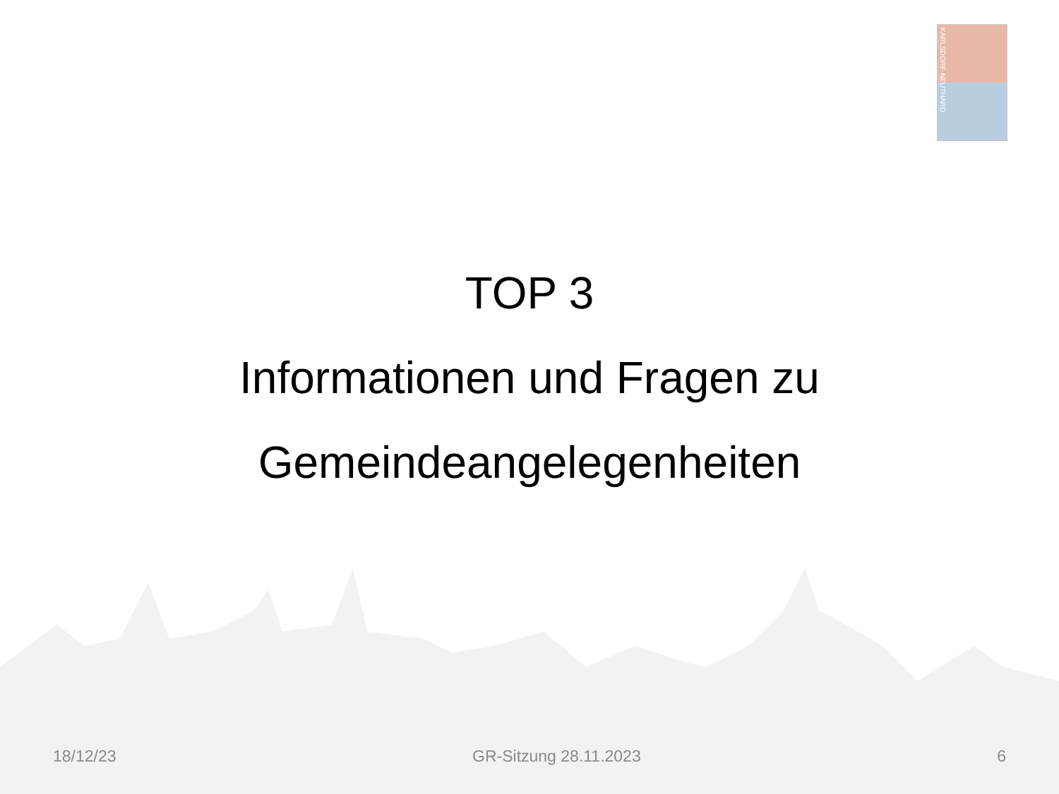KARLSDORF-NEUTHARD
TOP 3
Informationen und Fragen zu
Gemeindeangelegenheiten
18/12/23 GR-Sitzung 28.11.2023 6